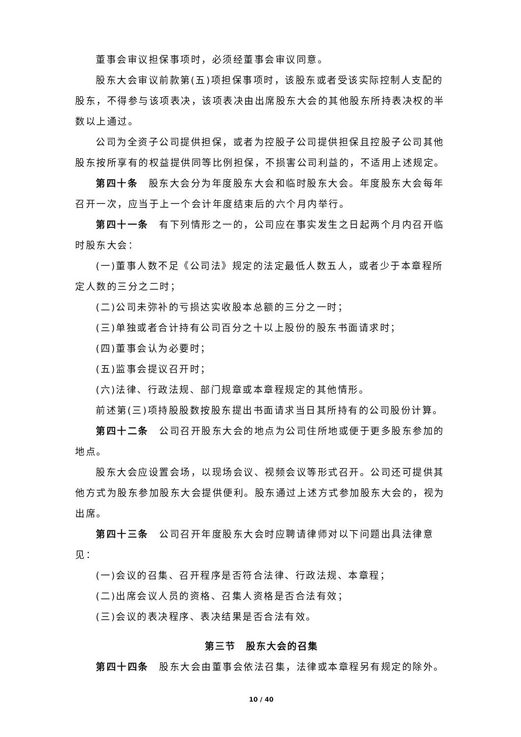董事会审议担保事项时，必须经董事会审议同意。
股东大会审议前款第(五)项担保事项时，该股东或者受该实际控制人支配的股东，不得参与该项表决，该项表决由出席股东大会的其他股东所持表决权的半数以上通过。
公司为全资子公司提供担保，或者为控股子公司提供担保且控股子公司其他股东按所享有的权益提供同等比例担保，不损害公司利益的，不适用上述规定。
第四十条　股东大会分为年度股东大会和临时股东大会。年度股东大会每年召开一次，应当于上一个会计年度结束后的六个月内举行。
第四十一条　有下列情形之一的，公司应在事实发生之日起两个月内召开临时股东大会：
(一)董事人数不足《公司法》规定的法定最低人数五人，或者少于本章程所定人数的三分之二时；
(二)公司未弥补的亏损达实收股本总额的三分之一时；
(三)单独或者合计持有公司百分之十以上股份的股东书面请求时；
(四)董事会认为必要时；
(五)监事会提议召开时；
(六)法律、行政法规、部门规章或本章程规定的其他情形。
前述第(三)项持股股数按股东提出书面请求当日其所持有的公司股份计算。
第四十二条　公司召开股东大会的地点为公司住所地或便于更多股东参加的地点。
股东大会应设置会场，以现场会议、视频会议等形式召开。公司还可提供其他方式为股东参加股东大会提供便利。股东通过上述方式参加股东大会的，视为出席。
第四十三条　公司召开年度股东大会时应聘请律师对以下问题出具法律意见：
(一)会议的召集、召开程序是否符合法律、行政法规、本章程；
(二)出席会议人员的资格、召集人资格是否合法有效；
(三)会议的表决程序、表决结果是否合法有效。
第三节　股东大会的召集
第四十四条　股东大会由董事会依法召集，法律或本章程另有规定的除外。
10 / 40